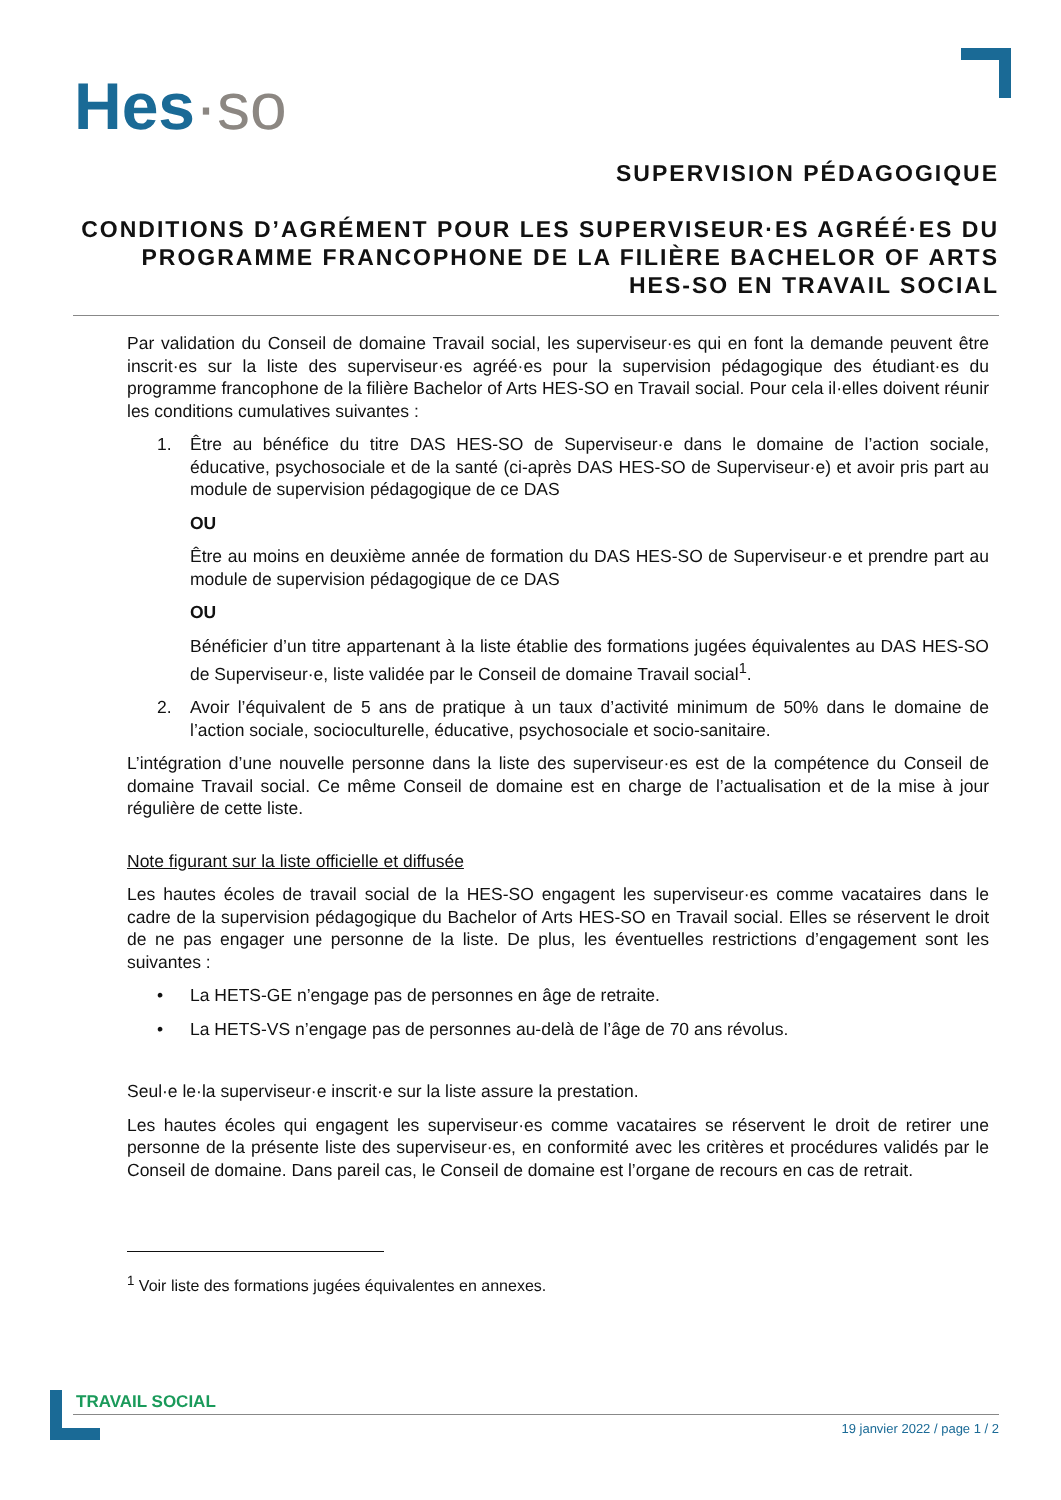Hes·so
SUPERVISION PÉDAGOGIQUE
CONDITIONS D’AGRÉMENT POUR LES SUPERVISEUR·ES AGRÉÉ·ES DU PROGRAMME FRANCOPHONE DE LA FILIÈRE BACHELOR OF ARTS HES-SO EN TRAVAIL SOCIAL
Par validation du Conseil de domaine Travail social, les superviseur·es qui en font la demande peuvent être inscrit·es sur la liste des superviseur·es agréé·es pour la supervision pédagogique des étudiant·es du programme francophone de la filière Bachelor of Arts HES-SO en Travail social. Pour cela il·elles doivent réunir les conditions cumulatives suivantes :
1. Être au bénéfice du titre DAS HES-SO de Superviseur·e dans le domaine de l’action sociale, éducative, psychosociale et de la santé (ci-après DAS HES-SO de Superviseur·e) et avoir pris part au module de supervision pédagogique de ce DAS
OU
Être au moins en deuxième année de formation du DAS HES-SO de Superviseur·e et prendre part au module de supervision pédagogique de ce DAS
OU
Bénéficier d’un titre appartenant à la liste établie des formations jugées équivalentes au DAS HES-SO de Superviseur·e, liste validée par le Conseil de domaine Travail social<sup>1</sup>.
2. Avoir l’équivalent de 5 ans de pratique à un taux d’activité minimum de 50% dans le domaine de l’action sociale, socioculturelle, éducative, psychosociale et socio-sanitaire.
L’intégration d’une nouvelle personne dans la liste des superviseur·es est de la compétence du Conseil de domaine Travail social. Ce même Conseil de domaine est en charge de l’actualisation et de la mise à jour régulière de cette liste.
Note figurant sur la liste officielle et diffusée
Les hautes écoles de travail social de la HES-SO engagent les superviseur·es comme vacataires dans le cadre de la supervision pédagogique du Bachelor of Arts HES-SO en Travail social. Elles se réservent le droit de ne pas engager une personne de la liste. De plus, les éventuelles restrictions d’engagement sont les suivantes :
• La HETS-GE n’engage pas de personnes en âge de retraite.
• La HETS-VS n’engage pas de personnes au-delà de l’âge de 70 ans révolus.
Seul·e le·la superviseur·e inscrit·e sur la liste assure la prestation.
Les hautes écoles qui engagent les superviseur·es comme vacataires se réservent le droit de retirer une personne de la présente liste des superviseur·es, en conformité avec les critères et procédures validés par le Conseil de domaine. Dans pareil cas, le Conseil de domaine est l’organe de recours en cas de retrait.
<sup>1</sup> Voir liste des formations jugées équivalentes en annexes.
TRAVAIL SOCIAL
19 janvier 2022 / page 1 / 2